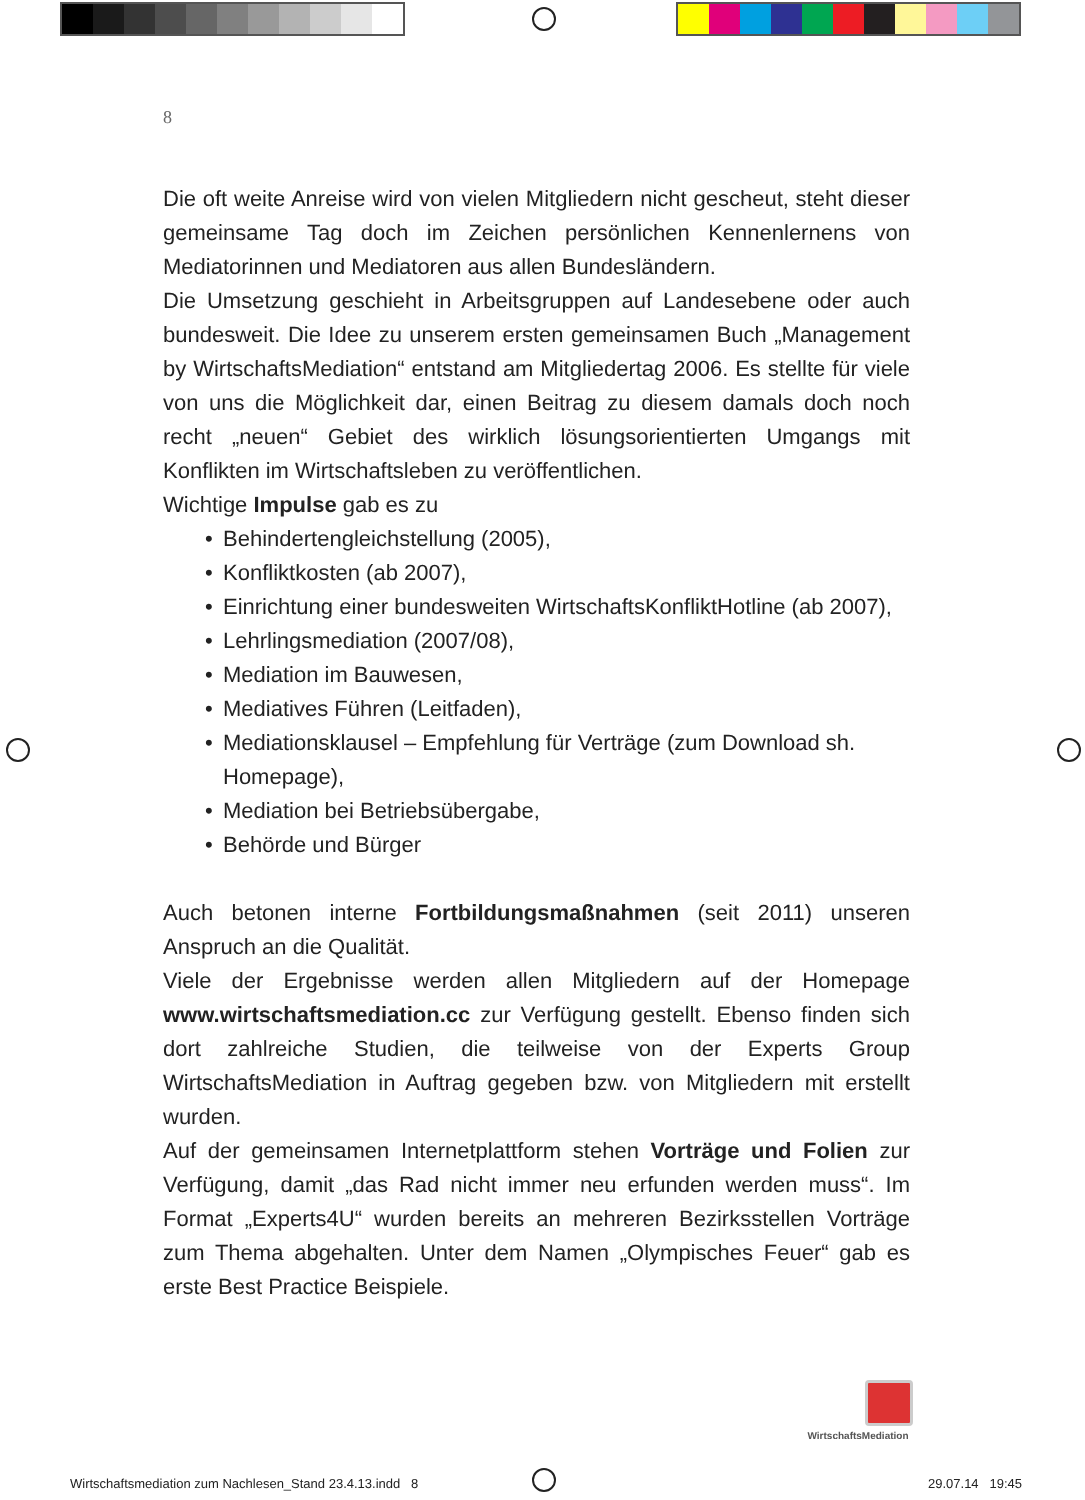8
Die oft weite Anreise wird von vielen Mitgliedern nicht gescheut, steht dieser gemeinsame Tag doch im Zeichen persönlichen Kennenlernens von Mediatorinnen und Mediatoren aus allen Bundesländern.
Die Umsetzung geschieht in Arbeitsgruppen auf Landesebene oder auch bundesweit. Die Idee zu unserem ersten gemeinsamen Buch „Management by WirtschaftsMediation“ entstand am Mitgliedertag 2006. Es stellte für viele von uns die Möglichkeit dar, einen Beitrag zu diesem damals doch noch recht „neuen“ Gebiet des wirklich lösungsorientierten Umgangs mit Konflikten im Wirtschaftsleben zu veröffentlichen.
Wichtige Impulse gab es zu
• Behindertengleichstellung (2005),
• Konfliktkosten (ab 2007),
• Einrichtung einer bundesweiten WirtschaftsKonfliktHotline (ab 2007),
• Lehrlingsmediation (2007/08),
• Mediation im Bauwesen,
• Mediatives Führen (Leitfaden),
• Mediationsklausel – Empfehlung für Verträge (zum Download sh. Homepage),
• Mediation bei Betriebsübergabe,
• Behörde und Bürger
Auch betonen interne Fortbildungsmaßnahmen (seit 2011) unseren Anspruch an die Qualität.
Viele der Ergebnisse werden allen Mitgliedern auf der Homepage www.wirtschaftsmediation.cc zur Verfügung gestellt. Ebenso finden sich dort zahlreiche Studien, die teilweise von der Experts Group WirtschaftsMediation in Auftrag gegeben bzw. von Mitgliedern mit erstellt wurden.
Auf der gemeinsamen Internetplattform stehen Vorträge und Folien zur Verfügung, damit „das Rad nicht immer neu erfunden werden muss“. Im Format „Experts4U“ wurden bereits an mehreren Bezirksstellen Vorträge zum Thema abgehalten. Unter dem Namen „Olympisches Feuer“ gab es erste Best Practice Beispiele.
WirtschaftsMediation
Wirtschaftsmediation zum Nachlesen_Stand 23.4.13.indd 8
29.07.14 19:45